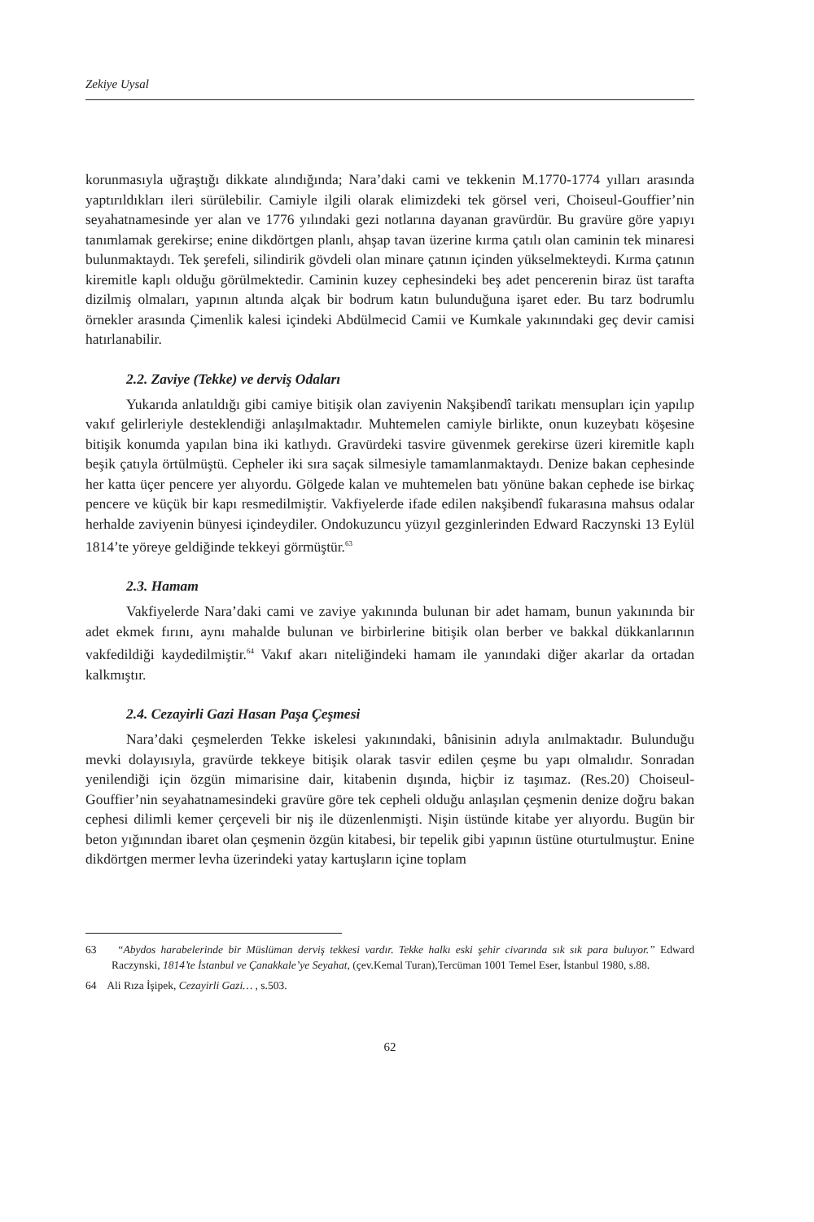Zekiye Uysal
korunmasıyla uğraştığı dikkate alındığında; Nara’daki cami ve tekkenin M.1770-1774 yılları arasında yaptırıldıkları ileri sürülebilir. Camiyle ilgili olarak elimizdeki tek görsel veri, Choiseul-Gouffier’nin seyahatnamesinde yer alan ve 1776 yılındaki gezi notlarına dayanan gravürdür. Bu gravüre göre yapıyı tanımlamak gerekirse; enine dikdörtgen planlı, ahşap tavan üzerine kırma çatılı olan caminin tek minaresi bulunmaktaydı. Tek şerefeli, silindirik gövdeli olan minare çatının içinden yükselmekteydi. Kırma çatının kiremitle kaplı olduğu görülmektedir. Caminin kuzey cephesindeki beş adet pencerenin biraz üst tarafta dizilmiş olmaları, yapının altında alçak bir bodrum katın bulunduğuna işaret eder. Bu tarz bodrumlu örnekler arasında Çimenlik kalesi içindeki Abdülmecid Camii ve Kumkale yakınındaki geç devir camisi hatırlanabilir.
2.2. Zaviye (Tekke) ve derviş Odaları
Yukarıda anlatıldığı gibi camiye bitişik olan zaviyenin Nakşibendî tarikatı mensupları için yapılıp vakıf gelirleriyle desteklendiği anlaşılmaktadır. Muhtemelen camiyle birlikte, onun kuzeybatı köşesine bitişik konumda yapılan bina iki katlıydı. Gravürdeki tasvire güvenmek gerekirse üzeri kiremitle kaplı beşik çatıyla örtülmüştü. Cepheler iki sıra saçak silmesiyle tamamlanmaktaydı. Denize bakan cephesinde her katta üçer pencere yer alıyordu. Gölgede kalan ve muhtemelen batı yönüne bakan cephede ise birkaç pencere ve küçük bir kapı resmedilmiştir. Vakfiyelerde ifade edilen nakşibendî fukarasına mahsus odalar herhalde zaviyenin bünyesi içindeydiler. Ondokuzuncu yüzyıl gezginlerinden Edward Raczynski 13 Eylül 1814’te yöreye geldiğinde tekkeyi görmüştür.<sup>63</sup>
2.3. Hamam
Vakfiyelerde Nara’daki cami ve zaviye yakınında bulunan bir adet hamam, bunun yakınında bir adet ekmek fırını, aynı mahalde bulunan ve birbirlerine bitişik olan berber ve bakkal dükkanlarının vakfedildiği kaydedilmiştir.<sup>64</sup> Vakıf akarı niteliğindeki hamam ile yanındaki diğer akarlar da ortadan kalkmıştır.
2.4. Cezayirli Gazi Hasan Paşa Çeşmesi
Nara’daki çeşmelerden Tekke iskelesi yakınındaki, bânisinin adıyla anılmaktadır. Bulunduğu mevki dolayısıyla, gravürde tekkeye bitişik olarak tasvir edilen çeşme bu yapı olmalıdır. Sonradan yenilendiği için özgün mimarisine dair, kitabenin dışında, hiçbir iz taşımaz. (Res.20) Choiseul-Gouffier’nin seyahatnamesindeki gravüre göre tek cepheli olduğu anlaşılan çeşmenin denize doğru bakan cephesi dilimli kemer çerçeveli bir niş ile düzenlenmişti. Nişin üstünde kitabe yer alıyordu. Bugün bir beton yığınından ibaret olan çeşmenin özgün kitabesi, bir tepelik gibi yapının üstüne oturtulmuştur. Enine dikdörtgen mermer levha üzerindeki yatay kartuşların içine toplam
63 “Abydos harabelerinde bir Müslüman derviş tekkesi vardır. Tekke halkı eski şehir civarında sık sık para buluyor.” Edward Raczynski, 1814’te İstanbul ve Çanakkale’ye Seyahat, (çev.Kemal Turan),Tercüman 1001 Temel Eser, İstanbul 1980, s.88.
64 Ali Rıza İşipek, Cezayirli Gazi… , s.503.
62